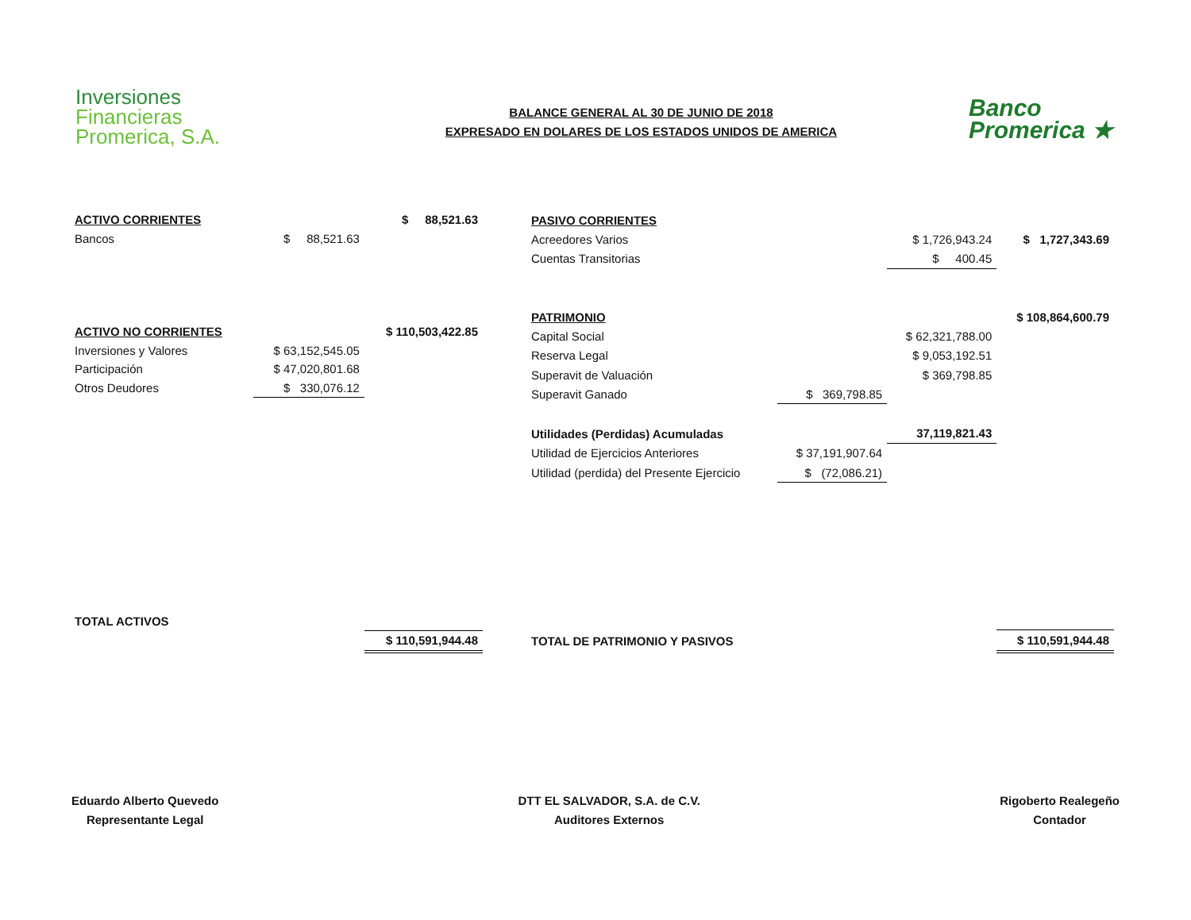Inversiones
Financieras
Promerica, S.A.
BALANCE GENERAL AL 30 DE JUNIO DE 2018
EXPRESADO EN DOLARES DE LOS ESTADOS UNIDOS DE AMERICA
Banco
Promerica ★
| ACTIVO CORRIENTES | | $ 88,521.63 |
| Bancos | $ 88,521.63 | |
| ACTIVO NO CORRIENTES | | $ 110,503,422.85 |
| Inversiones y Valores | $ 63,152,545.05 | |
| Participación | $ 47,020,801.68 | |
| Otros Deudores | $ 330,076.12 | |
| TOTAL ACTIVOS | | |
| | | $ 110,591,944.48 |
| PASIVO CORRIENTES | | | |
| Acreedores Varios | | $ 1,726,943.24 | $ 1,727,343.69 |
| Cuentas Transitorias | | $ 400.45 | |
| PATRIMONIO | | | $ 108,864,600.79 |
| Capital Social | | $ 62,321,788.00 | |
| Reserva Legal | | $ 9,053,192.51 | |
| Superavit de Valuación | | $ 369,798.85 | |
| Superavit Ganado | $ 369,798.85 | | |
| Utilidades (Perdidas) Acumuladas | | 37,119,821.43 | |
| Utilidad de Ejercicios Anteriores | $ 37,191,907.64 | | |
| Utilidad (perdida) del Presente Ejercicio | $ (72,086.21) | | |
| TOTAL DE PATRIMONIO Y PASIVOS | | | $ 110,591,944.48 |
Eduardo Alberto Quevedo
Representante Legal
DTT EL SALVADOR, S.A. de C.V.
Auditores Externos
Rigoberto Realegeño
Contador